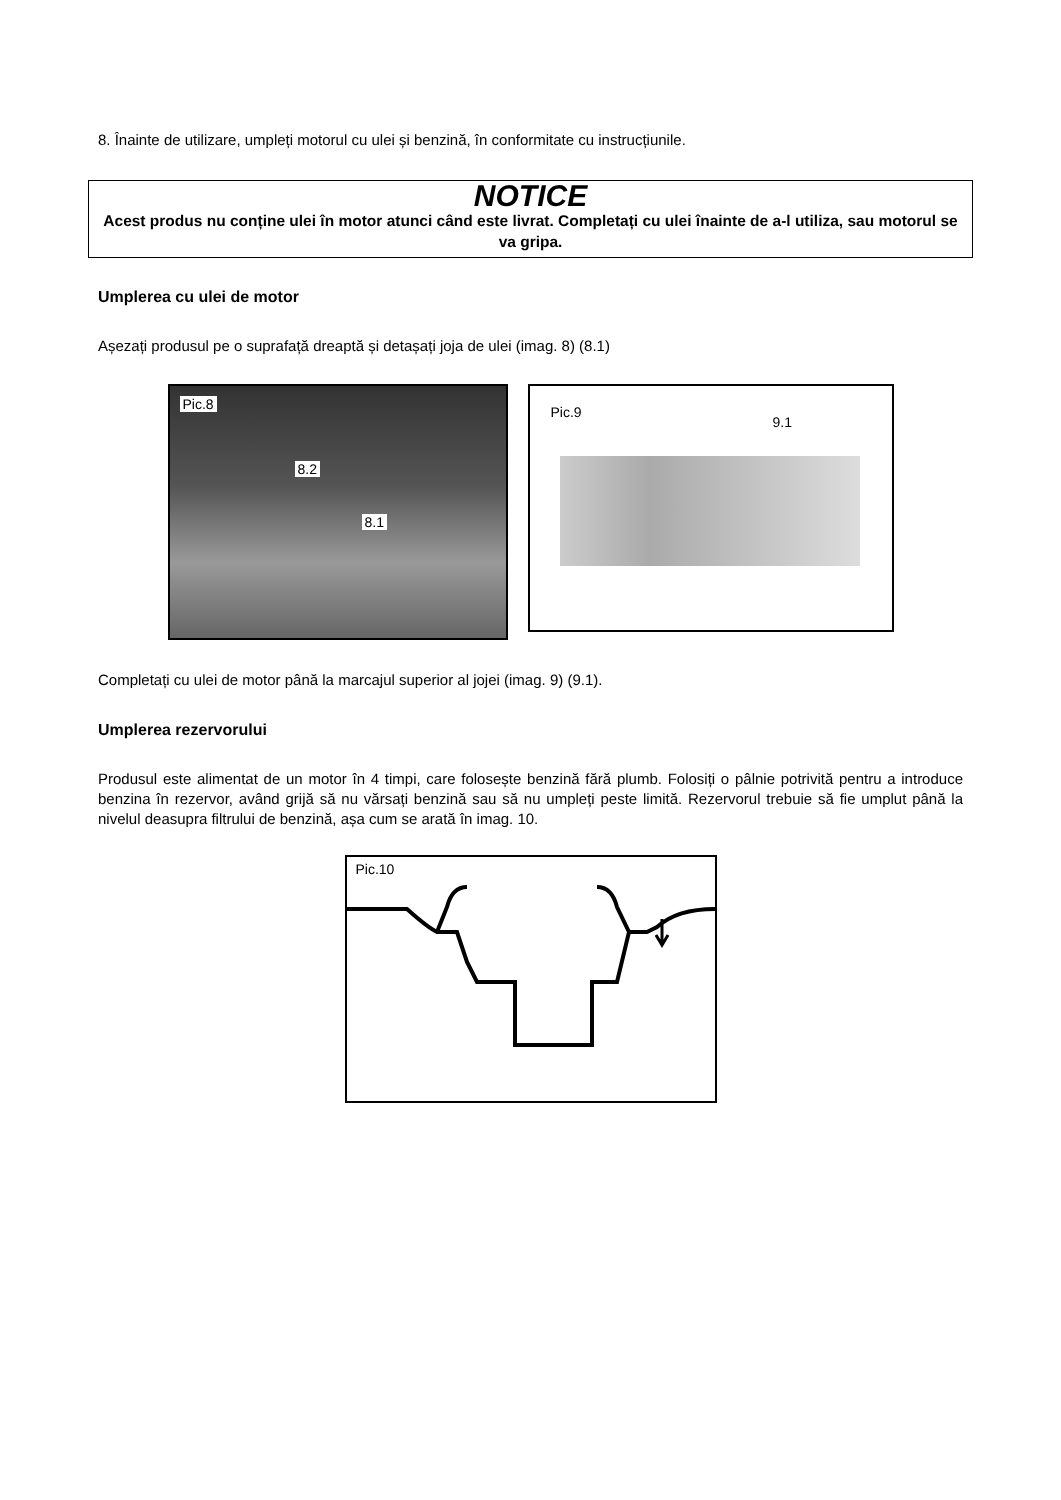8. Înainte de utilizare, umpleți motorul cu ulei și benzină, în conformitate cu instrucțiunile.
NOTICE
Acest produs nu conține ulei în motor atunci când este livrat. Completați cu ulei înainte de a-l utiliza, sau motorul se va gripa.
Umplerea cu ulei de motor
Așezați produsul pe o suprafață dreaptă și detașați joja de ulei (imag. 8) (8.1)
Pic.8
8.2
8.1
Pic.9
9.1
Completați cu ulei de motor până la marcajul superior al jojei (imag. 9) (9.1).
Umplerea rezervorului
Produsul este alimentat de un motor în 4 timpi, care folosește benzină fără plumb. Folosiți o pâlnie potrivită pentru a introduce benzina în rezervor, având grijă să nu vărsați benzină sau să nu umpleți peste limită. Rezervorul trebuie să fie umplut până la nivelul deasupra filtrului de benzină, așa cum se arată în imag. 10.
Pic.10